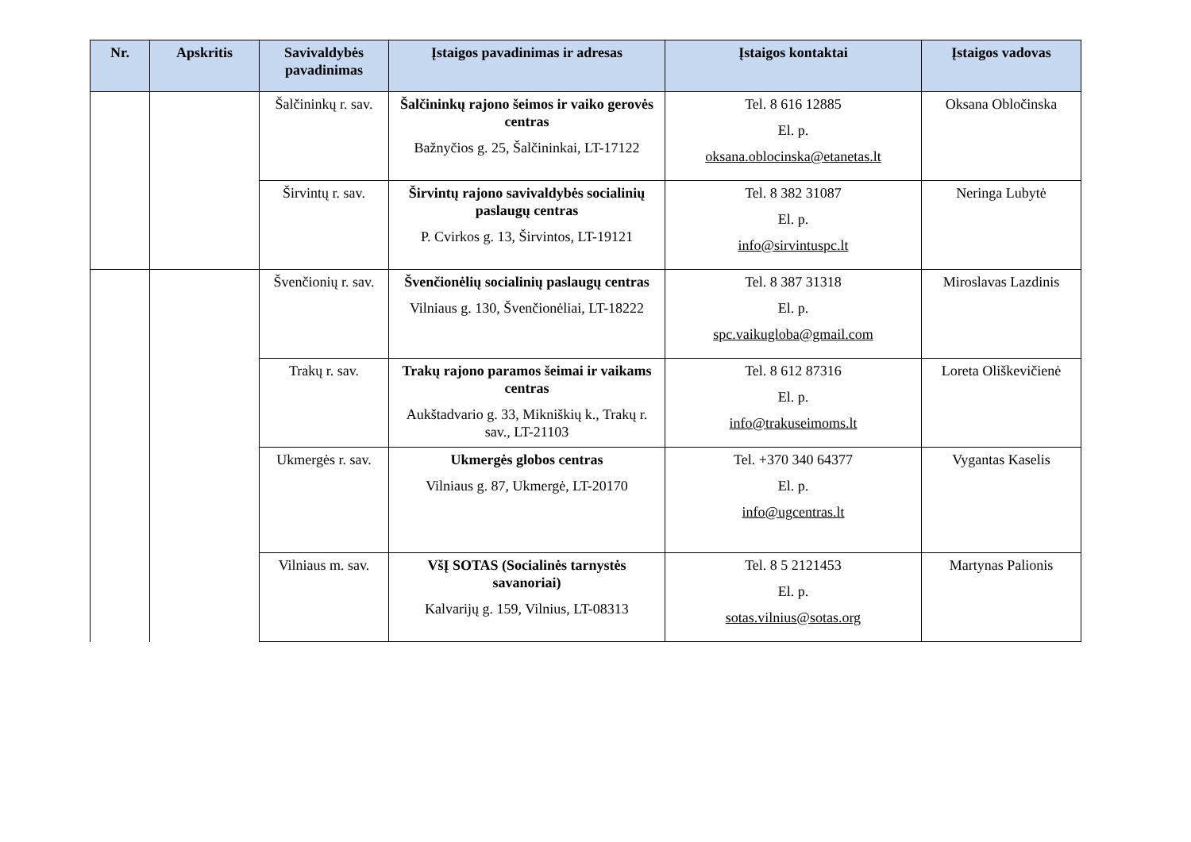| Nr. | Apskritis | Savivaldybės pavadinimas | Įstaigos pavadinimas ir adresas | Įstaigos kontaktai | Įstaigos vadovas |
| --- | --- | --- | --- | --- | --- |
| | | Šalčininkų r. sav. | Šalčininkų rajono šeimos ir vaiko gerovės centras Bažnyčios g. 25, Šalčininkai, LT-17122 | Tel. 8 616 12885 El. p. oksana.oblocinska@etanetas.lt | Oksana Obločinska |
| | | Širvintų r. sav. | Širvintų rajono savivaldybės socialinių paslaugų centras P. Cvirkos g. 13, Širvintos, LT-19121 | Tel. 8 382 31087 El. p. info@sirvintuspc.lt | Neringa Lubytė |
| | | Švenčionių r. sav. | Švenčionėlių socialinių paslaugų centras Vilniaus g. 130, Švenčionėliai, LT-18222 | Tel. 8 387 31318 El. p. spc.vaikugloba@gmail.com | Miroslavas Lazdinis |
| | | Trakų r. sav. | Trakų rajono paramos šeimai ir vaikams centras Aukštadvario g. 33, Mikniškių k., Trakų r. sav., LT-21103 | Tel. 8 612 87316 El. p. info@trakuseimoms.lt | Loreta Oliškevičienė |
| | | Ukmergės r. sav. | Ukmergės globos centras Vilniaus g. 87, Ukmergė, LT-20170 | Tel. +370 340 64377 El. p. info@ugcentras.lt | Vygantas Kaselis |
| | | Vilniaus m. sav. | VšĮ SOTAS (Socialinės tarnystės savanoriai) Kalvarijų g. 159, Vilnius, LT-08313 | Tel. 8 5 2121453 El. p. sotas.vilnius@sotas.org | Martynas Palionis |